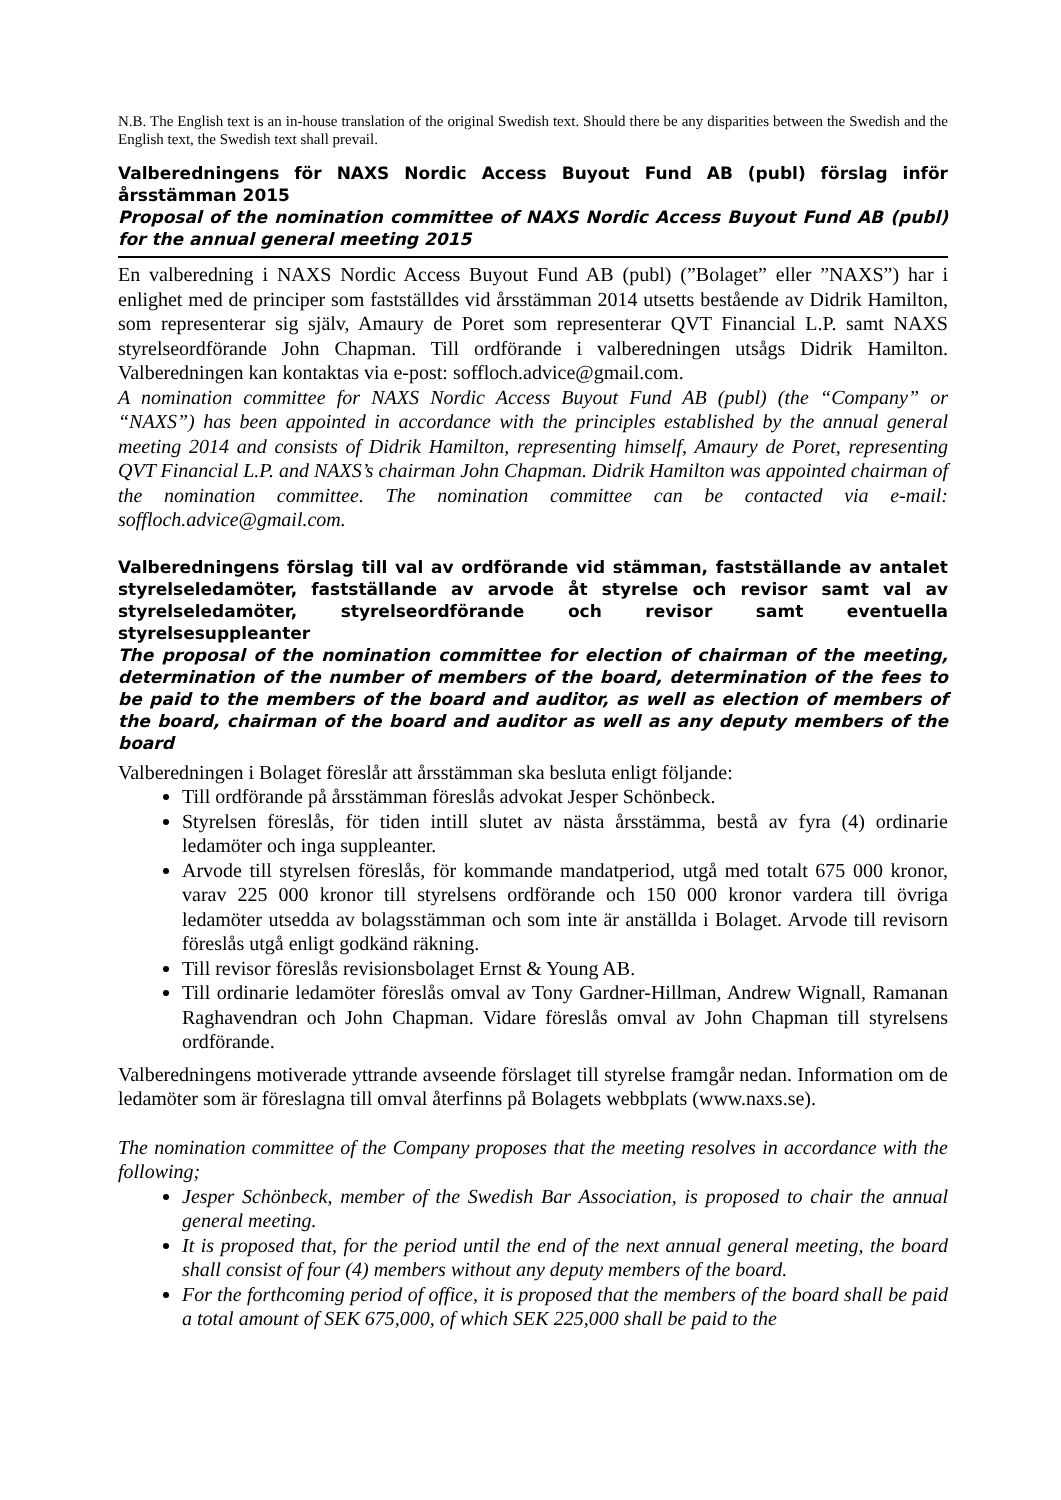N.B. The English text is an in-house translation of the original Swedish text. Should there be any disparities between the Swedish and the English text, the Swedish text shall prevail.
Valberedningens för NAXS Nordic Access Buyout Fund AB (publ) förslag inför årsstämman 2015
Proposal of the nomination committee of NAXS Nordic Access Buyout Fund AB (publ) for the annual general meeting 2015
En valberedning i NAXS Nordic Access Buyout Fund AB (publ) (”Bolaget” eller ”NAXS”) har i enlighet med de principer som fastställdes vid årsstämman 2014 utsetts bestående av Didrik Hamilton, som representerar sig själv, Amaury de Poret som representerar QVT Financial L.P. samt NAXS styrelseordförande John Chapman. Till ordförande i valberedningen utsågs Didrik Hamilton. Valberedningen kan kontaktas via e-post: soffloch.advice@gmail.com.
A nomination committee for NAXS Nordic Access Buyout Fund AB (publ) (the “Company” or “NAXS”) has been appointed in accordance with the principles established by the annual general meeting 2014 and consists of Didrik Hamilton, representing himself, Amaury de Poret, representing QVT Financial L.P. and NAXS’s chairman John Chapman. Didrik Hamilton was appointed chairman of the nomination committee. The nomination committee can be contacted via e-mail: soffloch.advice@gmail.com.
Valberedningens förslag till val av ordförande vid stämman, fastställande av antalet styrelseledamöter, fastställande av arvode åt styrelse och revisor samt val av styrelseledamöter, styrelseordförande och revisor samt eventuella styrelsesuppleanter
The proposal of the nomination committee for election of chairman of the meeting, determination of the number of members of the board, determination of the fees to be paid to the members of the board and auditor, as well as election of members of the board, chairman of the board and auditor as well as any deputy members of the board
Valberedningen i Bolaget föreslår att årsstämman ska besluta enligt följande:
Till ordförande på årsstämman föreslås advokat Jesper Schönbeck.
Styrelsen föreslås, för tiden intill slutet av nästa årsstämma, bestå av fyra (4) ordinarie ledamöter och inga suppleanter.
Arvode till styrelsen föreslås, för kommande mandatperiod, utgå med totalt 675 000 kronor, varav 225 000 kronor till styrelsens ordförande och 150 000 kronor vardera till övriga ledamöter utsedda av bolagsstämman och som inte är anställda i Bolaget. Arvode till revisorn föreslås utgå enligt godkänd räkning.
Till revisor föreslås revisionsbolaget Ernst & Young AB.
Till ordinarie ledamöter föreslås omval av Tony Gardner-Hillman, Andrew Wignall, Ramanan Raghavendran och John Chapman. Vidare föreslås omval av John Chapman till styrelsens ordförande.
Valberedningens motiverade yttrande avseende förslaget till styrelse framgår nedan. Information om de ledamöter som är föreslagna till omval återfinns på Bolagets webbplats (www.naxs.se).
The nomination committee of the Company proposes that the meeting resolves in accordance with the following;
Jesper Schönbeck, member of the Swedish Bar Association, is proposed to chair the annual general meeting.
It is proposed that, for the period until the end of the next annual general meeting, the board shall consist of four (4) members without any deputy members of the board.
For the forthcoming period of office, it is proposed that the members of the board shall be paid a total amount of SEK 675,000, of which SEK 225,000 shall be paid to the